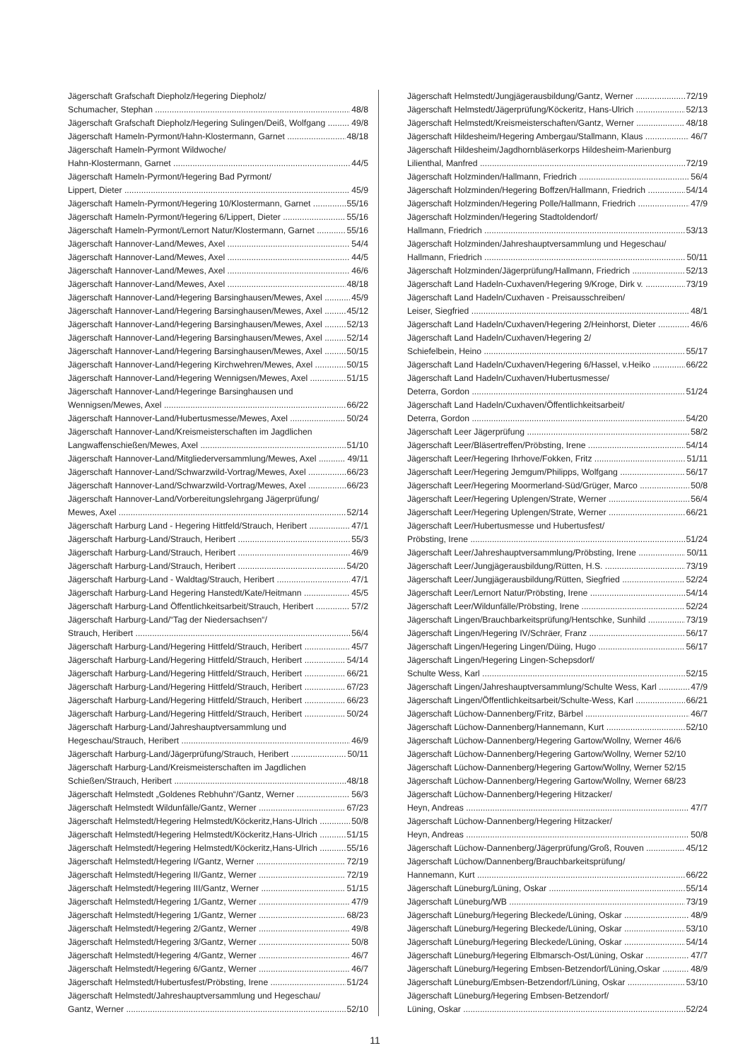Jägerschaft Grafschaft Diepholz/Hegering Diepholz/
Schumacher, Stephan 48/8
Jägerschaft Grafschaft Diepholz/Hegering Sulingen/Deiß, Wolfgang 49/8
Jägerschaft Hameln-Pyrmont/Hahn-Klostermann, Garnet 48/18
Jägerschaft Hameln-Pyrmont Wildwoche/
Hahn-Klostermann, Garnet 44/5
Jägerschaft Hameln-Pyrmont/Hegering Bad Pyrmont/
Lippert, Dieter 45/9
Jägerschaft Hameln-Pyrmont/Hegering 10/Klostermann, Garnet 55/16
Jägerschaft Hameln-Pyrmont/Hegering 6/Lippert, Dieter 55/16
Jägerschaft Hameln-Pyrmont/Lernort Natur/Klostermann, Garnet 55/16
Jägerschaft Hannover-Land/Mewes, Axel 54/4
Jägerschaft Hannover-Land/Mewes, Axel 44/5
Jägerschaft Hannover-Land/Mewes, Axel 46/6
Jägerschaft Hannover-Land/Mewes, Axel 48/18
Jägerschaft Hannover-Land/Hegering Barsinghausen/Mewes, Axel 45/9
Jägerschaft Hannover-Land/Hegering Barsinghausen/Mewes, Axel 45/12
Jägerschaft Hannover-Land/Hegering Barsinghausen/Mewes, Axel 52/13
Jägerschaft Hannover-Land/Hegering Barsinghausen/Mewes, Axel 52/14
Jägerschaft Hannover-Land/Hegering Barsinghausen/Mewes, Axel 50/15
Jägerschaft Hannover-Land/Hegering Kirchwehren/Mewes, Axel 50/15
Jägerschaft Hannover-Land/Hegering Wennigsen/Mewes, Axel 51/15
Jägerschaft Hannover-Land/Hegeringe Barsinghausen und
Wennigsen/Mewes, Axel 66/22
Jägerschaft Hannover-Land/Hubertusmesse/Mewes, Axel 50/24
Jägerschaft Hannover-Land/Kreismeisterschaften im Jagdlichen
Langwaffenschießen/Mewes, Axel 51/10
Jägerschaft Hannover-Land/Mitgliederversammlung/Mewes, Axel 49/11
Jägerschaft Hannover-Land/Schwarzwild-Vortrag/Mewes, Axel 66/23
Jägerschaft Hannover-Land/Schwarzwild-Vortrag/Mewes, Axel 66/23
Jägerschaft Hannover-Land/Vorbereitungslehrgang Jägerprüfung/
Mewes, Axel 52/14
Jägerschaft Harburg Land - Hegering Hittfeld/Strauch, Heribert 47/1
Jägerschaft Harburg-Land/Strauch, Heribert 55/3
Jägerschaft Harburg-Land/Strauch, Heribert 46/9
Jägerschaft Harburg-Land/Strauch, Heribert 54/20
Jägerschaft Harburg-Land - Waldtag/Strauch, Heribert 47/1
Jägerschaft Harburg-Land Hegering Hanstedt/Kate/Heitmann 45/5
Jägerschaft Harburg-Land Öffentlichkeitsarbeit/Strauch, Heribert 57/2
Jägerschaft Harburg-Land/“Tag der Niedersachsen“/
Strauch, Heribert 56/4
Jägerschaft Harburg-Land/Hegering Hittfeld/Strauch, Heribert 45/7
Jägerschaft Harburg-Land/Hegering Hittfeld/Strauch, Heribert 54/14
Jägerschaft Harburg-Land/Hegering Hittfeld/Strauch, Heribert 66/21
Jägerschaft Harburg-Land/Hegering Hittfeld/Strauch, Heribert 67/23
Jägerschaft Harburg-Land/Hegering Hittfeld/Strauch, Heribert 66/23
Jägerschaft Harburg-Land/Hegering Hittfeld/Strauch, Heribert 50/24
Jägerschaft Harburg-Land/Jahreshauptversammlung und
Hegeschau/Strauch, Heribert 46/9
Jägerschaft Harburg-Land/Jägerprüfung/Strauch, Heribert 50/11
Jägerschaft Harburg-Land/Kreismeisterschaften im Jagdlichen
Schießen/Strauch, Heribert 48/18
Jägerschaft Helmstedt „Goldenes Rebhuhn“/Gantz, Werner 56/3
Jägerschaft Helmstedt Wildunfälle/Gantz, Werner 67/23
Jägerschaft Helmstedt/Hegering Helmstedt/Köckeritz,Hans-Ulrich 50/8
Jägerschaft Helmstedt/Hegering Helmstedt/Köckeritz,Hans-Ulrich 51/15
Jägerschaft Helmstedt/Hegering Helmstedt/Köckeritz,Hans-Ulrich 55/16
Jägerschaft Helmstedt/Hegering I/Gantz, Werner 72/19
Jägerschaft Helmstedt/Hegering II/Gantz, Werner 72/19
Jägerschaft Helmstedt/Hegering III/Gantz, Werner 51/15
Jägerschaft Helmstedt/Hegering 1/Gantz, Werner 47/9
Jägerschaft Helmstedt/Hegering 1/Gantz, Werner 68/23
Jägerschaft Helmstedt/Hegering 2/Gantz, Werner 49/8
Jägerschaft Helmstedt/Hegering 3/Gantz, Werner 50/8
Jägerschaft Helmstedt/Hegering 4/Gantz, Werner 46/7
Jägerschaft Helmstedt/Hegering 6/Gantz, Werner 46/7
Jägerschaft Helmstedt/Hubertusfest/Pröbsting, Irene 51/24
Jägerschaft Helmstedt/Jahreshauptversammlung und Hegeschau/
Gantz, Werner 52/10
Jägerschaft Helmstedt/Jungjägerausbildung/Gantz, Werner 72/19
Jägerschaft Helmstedt/Jägerprüfung/Köckeritz, Hans-Ulrich 52/13
Jägerschaft Helmstedt/Kreismeisterschaften/Gantz, Werner 48/18
Jägerschaft Hildesheim/Hegering Ambergau/Stallmann, Klaus 46/7
Jägerschaft Hildesheim/Jagdhornbläserkorps Hildesheim-Marienburg
Lilienthal, Manfred 72/19
Jägerschaft Holzminden/Hallmann, Friedrich 56/4
Jägerschaft Holzminden/Hegering Boffzen/Hallmann, Friedrich 54/14
Jägerschaft Holzminden/Hegering Polle/Hallmann, Friedrich 47/9
Jägerschaft Holzminden/Hegering Stadtoldendorf/
Hallmann, Friedrich 53/13
Jägerschaft Holzminden/Jahreshauptversammlung und Hegeschau/
Hallmann, Friedrich 50/11
Jägerschaft Holzminden/Jägerprüfung/Hallmann, Friedrich 52/13
Jägerschaft Land Hadeln-Cuxhaven/Hegering 9/Kroge, Dirk v. 73/19
Jägerschaft Land Hadeln/Cuxhaven - Preisausschreiben/
Leiser, Siegfried 48/1
Jägerschaft Land Hadeln/Cuxhaven/Hegering 2/Heinhorst, Dieter 46/6
Jägerschaft Land Hadeln/Cuxhaven/Hegering 2/
Schiefelbein, Heino 55/17
Jägerschaft Land Hadeln/Cuxhaven/Hegering 6/Hassel, v.Heiko 66/22
Jägerschaft Land Hadeln/Cuxhaven/Hubertusmesse/
Deterra, Gordon 51/24
Jägerschaft Land Hadeln/Cuxhaven/Öffentlichkeitsarbeit/
Deterra, Gordon 54/20
Jägerschaft Leer Jägerprüfung 58/2
Jägerschaft Leer/Bläsertreffen/Pröbsting, Irene 54/14
Jägerschaft Leer/Hegering Ihrhove/Fokken, Fritz 51/11
Jägerschaft Leer/Hegering Jemgum/Philipps, Wolfgang 56/17
Jägerschaft Leer/Hegering Moormerland-Süd/Grüger, Marco 50/8
Jägerschaft Leer/Hegering Uplengen/Strate, Werner 56/4
Jägerschaft Leer/Hegering Uplengen/Strate, Werner 66/21
Jägerschaft Leer/Hubertusmesse und Hubertusfest/
Pröbsting, Irene 51/24
Jägerschaft Leer/Jahreshauptversammlung/Pröbsting, Irene 50/11
Jägerschaft Leer/Jungjägerausbildung/Rütten, H.S. 73/19
Jägerschaft Leer/Jungjägerausbildung/Rütten, Siegfried 52/24
Jägerschaft Leer/Lernort Natur/Pröbsting, Irene 54/14
Jägerschaft Leer/Wildunfälle/Pröbsting, Irene 52/24
Jägerschaft Lingen/Brauchbarkeitsprüfung/Hentschke, Sunhild 73/19
Jägerschaft Lingen/Hegering IV/Schräer, Franz 56/17
Jägerschaft Lingen/Hegering Lingen/Düing, Hugo 56/17
Jägerschaft Lingen/Hegering Lingen-Schepsdorf/
Schulte Wess, Karl 52/15
Jägerschaft Lingen/Jahreshauptversammlung/Schulte Wess, Karl 47/9
Jägerschaft Lingen/Öffentlichkeitsarbeit/Schulte-Wess, Karl 66/21
Jägerschaft Lüchow-Dannenberg/Fritz, Bärbel 46/7
Jägerschaft Lüchow-Dannenberg/Hannemann, Kurt 52/10
Jägerschaft Lüchow-Dannenberg/Hegering Gartow/Wollny, Werner 46/6
Jägerschaft Lüchow-Dannenberg/Hegering Gartow/Wollny, Werner 52/10
Jägerschaft Lüchow-Dannenberg/Hegering Gartow/Wollny, Werner 52/15
Jägerschaft Lüchow-Dannenberg/Hegering Gartow/Wollny, Werner 68/23
Jägerschaft Lüchow-Dannenberg/Hegering Hitzacker/
Heyn, Andreas 47/7
Jägerschaft Lüchow-Dannenberg/Hegering Hitzacker/
Heyn, Andreas 50/8
Jägerschaft Lüchow-Dannenberg/Jägerprüfung/Groß, Rouven 45/12
Jägerschaft Lüchow/Dannenberg/Brauchbarkeitsprüfung/
Hannemann, Kurt 66/22
Jägerschaft Lüneburg/Lüning, Oskar 55/14
Jägerschaft Lüneburg/WB 73/19
Jägerschaft Lüneburg/Hegering Bleckede/Lüning, Oskar 48/9
Jägerschaft Lüneburg/Hegering Bleckede/Lüning, Oskar 53/10
Jägerschaft Lüneburg/Hegering Bleckede/Lüning, Oskar 54/14
Jägerschaft Lüneburg/Hegering Elbmarsch-Ost/Lüning, Oskar 47/7
Jägerschaft Lüneburg/Hegering Embsen-Betzendorf/Lüning,Oskar 48/9
Jägerschaft Lüneburg/Embsen-Betzendorf/Lüning, Oskar 53/10
Jägerschaft Lüneburg/Hegering Embsen-Betzendorf/
Lüning, Oskar 52/24
11